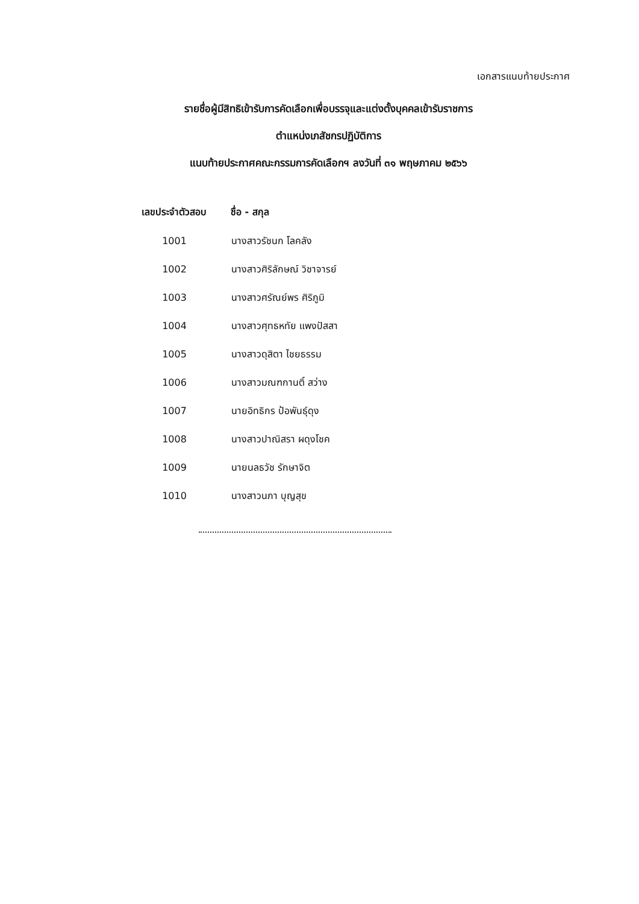เอกสารแนบท้ายประกาศ
รายชื่อผู้มีสิทธิเข้ารับการคัดเลือกเพื่อบรรจุและแต่งตั้งบุคคลเข้ารับราชการ
ตำแหน่งเภสัชกรปฏิบัติการ
แนบท้ายประกาศคณะกรรมการคัดเลือกฯ ลงวันที่ ๓๑ พฤษภาคม ๒๕๖๖
| เลขประจำตัวสอบ | ชื่อ - สกุล |
| --- | --- |
| 1001 | นางสาวรัชนก โลคลัง |
| 1002 | นางสาวศิริลักษณ์ วิชาจารย์ |
| 1003 | นางสาวศรัณย์พร ศิริภูมิ |
| 1004 | นางสาวศุทธหทัย แพงปัสสา |
| 1005 | นางสาวดุสิตา ไชยธรรม |
| 1006 | นางสาวมณฑกานติ์ สว่าง |
| 1007 | นายอิทธิกร ป้อพันธุ์ดุง |
| 1008 | นางสาวปาณิสรา ผดุงโชค |
| 1009 | นายนลธวัช รักษาจิต |
| 1010 | นางสาวนภา บุญสุข |